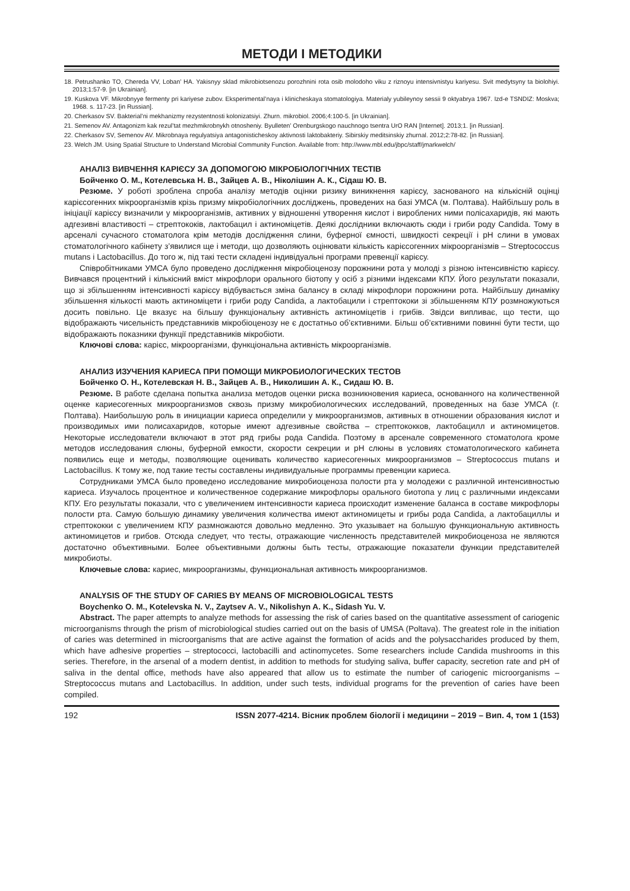МЕТОДИ І МЕТОДИКИ
18. Petrushanko TO, Chereda VV, Loban’ HA. Yakisnyy sklad mikrobiotsenozu porozhnini rota osib molodoho viku z riznoyu intensivnistyu kariyesu. Svit medytsyny ta biolohiyi. 2013;1:57-9. [in Ukrainian].
19. Kuskova VF. Mikrobnyye fermenty pri kariyese zubov. Eksperimental’naya i klinicheskaya stomatologiya. Materialy yubileynoy sessii 9 oktyabrya 1967. Izd-e TSNDIZ: Moskva; 1968. s. 117-23. [in Russian].
20. Cherkasov SV. Bakterial’ni mekhanizmy rezystentnosti kolonizatsiyi. Zhurn. mikrobiol. 2006;4:100-5. [in Ukrainian].
21. Semenov AV. Antagonizm kak rezul’tat mezhmikrobnykh otnosheniy. Byulleten’ Orenburgskogo nauchnogo tsentra UrO RAN [Internet]. 2013;1. [in Russian].
22. Cherkasov SV, Semenov AV. Mikrobnaya regulyatsiya antagonisticheskoy aktivnosti laktobakteriy. Sibirskiy meditsinskiy zhurnal. 2012;2:78-82. [in Russian].
23. Welch JM. Using Spatial Structure to Understand Microbial Community Function. Available from: http://www.mbl.edu/jbpc/staff/jmarkwelch/
АНАЛІЗ ВИВЧЕННЯ КАРІЄСУ ЗА ДОПОМОГОЮ МІКРОБІОЛОГІЧНИХ ТЕСТІВ
Бойченко О. М., Котелевська Н. В., Зайцев А. В., Ніколішин А. К., Сідаш Ю. В.
Резюме. У роботі зроблена спроба аналізу методів оцінки ризику виникнення карієсу, заснованого на кількісній оцінці карієсогенних мікроорганізмів крізь призму мікробіологічних досліджень, проведених на базі УМСА (м. Полтава). Найбільшу роль в ініціації карієсу визначили у мікроорганізмів, активних у відношенні утворення кислот і вироблених ними полісахаридів, які мають адгезивні властивості – стрептококів, лактобацил і актиноміцетів. Деякі дослідники включають сюди і гриби роду Candida. Тому в арсеналі сучасного стоматолога крім методів дослідження слини, буферної ємності, швидкості секреції і pH слини в умовах стоматологічного кабінету з’явилися ще і методи, що дозволяють оцінювати кількість карієсогенних мікроорганізмів – Streptococcus mutans і Lactobacillus. До того ж, під такі тести складені індивідуальні програми превенції карієсу.
Співробітниками УМСА було проведено дослідження мікробіоценозу порожнини рота у молоді з різною інтенсивністю карієсу. Вивчався процентний і кількісний вміст мікрофлори орального біотопу у осіб з різними індексами КПУ. Його результати показали, що зі збільшенням інтенсивності карієсу відбувається зміна балансу в складі мікрофлори порожнини рота. Найбільшу динаміку збільшення кількості мають актиноміцети і гриби роду Candida, а лактобацили і стрептококи зі збільшенням КПУ розмножуються досить повільно. Це вказує на більшу функціональну активність актиноміцетів і грибів. Звідси випливає, що тести, що відображають чисельність представників мікробіоценозу не є достатньо об’єктивними. Більш об’єктивними повинні бути тести, що відображають показники функції представників мікробіоти.
Ключові слова: карієс, мікроорганізми, функціональна активність мікроорганізмів.
АНАЛИЗ ИЗУЧЕНИЯ КАРИЕСА ПРИ ПОМОЩИ МИКРОБИОЛОГИЧЕСКИХ ТЕСТОВ
Бойченко О. Н., Котелевская Н. В., Зайцев А. В., Николишин А. К., Сидаш Ю. В.
Резюме. В работе сделана попытка анализа методов оценки риска возникновения кариеса, основанного на количественной оценке кариесогенных микроорганизмов сквозь призму микробиологических исследований, проведенных на базе УМСА (г. Полтава). Наибольшую роль в инициации кариеса определили у микроорганизмов, активных в отношении образования кислот и производимых ими полисахаридов, которые имеют адгезивные свойства – стрептококков, лактобацилл и актиномицетов. Некоторые исследователи включают в этот ряд грибы рода Candida. Поэтому в арсенале современного стоматолога кроме методов исследования слюны, буферной емкости, скорости секреции и pH слюны в условиях стоматологического кабинета появились еще и методы, позволяющие оценивать количество кариесогенных микроорганизмов – Streptococcus mutans и Lactobacillus. К тому же, под такие тесты составлены индивидуальные программы превенции кариеса.
Сотрудниками УМСА было проведено исследование микробиоценоза полости рта у молодежи с различной интенсивностью кариеса. Изучалось процентное и количественное содержание микрофлоры орального биотопа у лиц с различными индексами КПУ. Его результаты показали, что с увеличением интенсивности кариеса происходит изменение баланса в составе микрофлоры полости рта. Самую большую динамику увеличения количества имеют актиномицеты и грибы рода Candida, а лактобациллы и стрептококки с увеличением КПУ размножаются довольно медленно. Это указывает на большую функциональную активность актиномицетов и грибов. Отсюда следует, что тесты, отражающие численность представителей микробиоценоза не являются достаточно объективными. Более объективными должны быть тесты, отражающие показатели функции представителей микробиоты.
Ключевые слова: кариес, микроорганизмы, функциональная активность микроорганизмов.
ANALYSIS OF THE STUDY OF CARIES BY MEANS OF MICROBIOLOGICAL TESTS
Boychenko O. M., Kotelevska N. V., Zaytsev A. V., Nikolishyn A. K., Sidash Yu. V.
Abstract. The paper attempts to analyze methods for assessing the risk of caries based on the quantitative assessment of cariogenic microorganisms through the prism of microbiological studies carried out on the basis of UMSA (Poltava). The greatest role in the initiation of caries was determined in microorganisms that are active against the formation of acids and the polysaccharides produced by them, which have adhesive properties – streptococci, lactobacilli and actinomycetes. Some researchers include Candida mushrooms in this series. Therefore, in the arsenal of a modern dentist, in addition to methods for studying saliva, buffer capacity, secretion rate and pH of saliva in the dental office, methods have also appeared that allow us to estimate the number of cariogenic microorganisms – Streptococcus mutans and Lactobacillus. In addition, under such tests, individual programs for the prevention of caries have been compiled.
192 ISSN 2077-4214. Вісник проблем біології і медицини – 2019 – Вип. 4, том 1 (153)